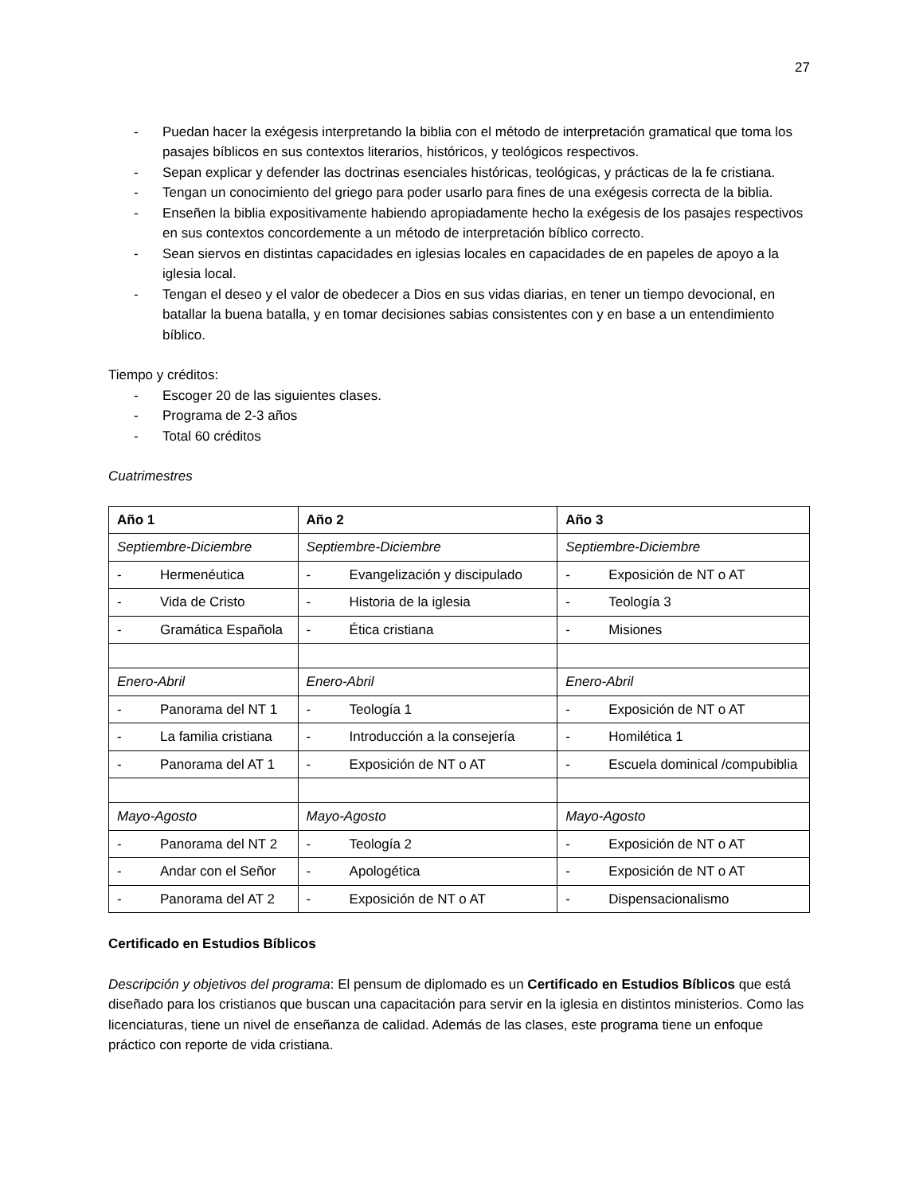27
- Puedan hacer la exégesis interpretando la biblia con el método de interpretación gramatical que toma los pasajes bíblicos en sus contextos literarios, históricos, y teológicos respectivos.
- Sepan explicar y defender las doctrinas esenciales históricas, teológicas, y prácticas de la fe cristiana.
- Tengan un conocimiento del griego para poder usarlo para fines de una exégesis correcta de la biblia.
- Enseñen la biblia expositivamente habiendo apropiadamente hecho la exégesis de los pasajes respectivos en sus contextos concordemente a un método de interpretación bíblico correcto.
- Sean siervos en distintas capacidades en iglesias locales en capacidades de en papeles de apoyo a la iglesia local.
- Tengan el deseo y el valor de obedecer a Dios en sus vidas diarias, en tener un tiempo devocional, en batallar la buena batalla, y en tomar decisiones sabias consistentes con y en base a un entendimiento bíblico.
Tiempo y créditos:
- Escoger 20 de las siguientes clases.
- Programa de 2-3 años
- Total 60 créditos
Cuatrimestres
| Año 1 | Año 2 | Año 3 |
| --- | --- | --- |
| Septiembre-Diciembre | Septiembre-Diciembre | Septiembre-Diciembre |
| - Hermenéutica | - Evangelización y discipulado | - Exposición de NT o AT |
| - Vida de Cristo | - Historia de la iglesia | - Teología 3 |
| - Gramática Española | - Ética cristiana | - Misiones |
| Enero-Abril | Enero-Abril | Enero-Abril |
| - Panorama del NT 1 | - Teología 1 | - Exposición de NT o AT |
| - La familia cristiana | - Introducción a la consejería | - Homilética 1 |
| - Panorama del AT 1 | - Exposición de NT o AT | - Escuela dominical /compubiblia |
| Mayo-Agosto | Mayo-Agosto | Mayo-Agosto |
| - Panorama del NT 2 | - Teología 2 | - Exposición de NT o AT |
| - Andar con el Señor | - Apologética | - Exposición de NT o AT |
| - Panorama del AT 2 | - Exposición de NT o AT | - Dispensacionalismo |
Certificado en Estudios Bíblicos
Descripción y objetivos del programa: El pensum de diplomado es un Certificado en Estudios Bíblicos que está diseñado para los cristianos que buscan una capacitación para servir en la iglesia en distintos ministerios. Como las licenciaturas, tiene un nivel de enseñanza de calidad. Además de las clases, este programa tiene un enfoque práctico con reporte de vida cristiana.